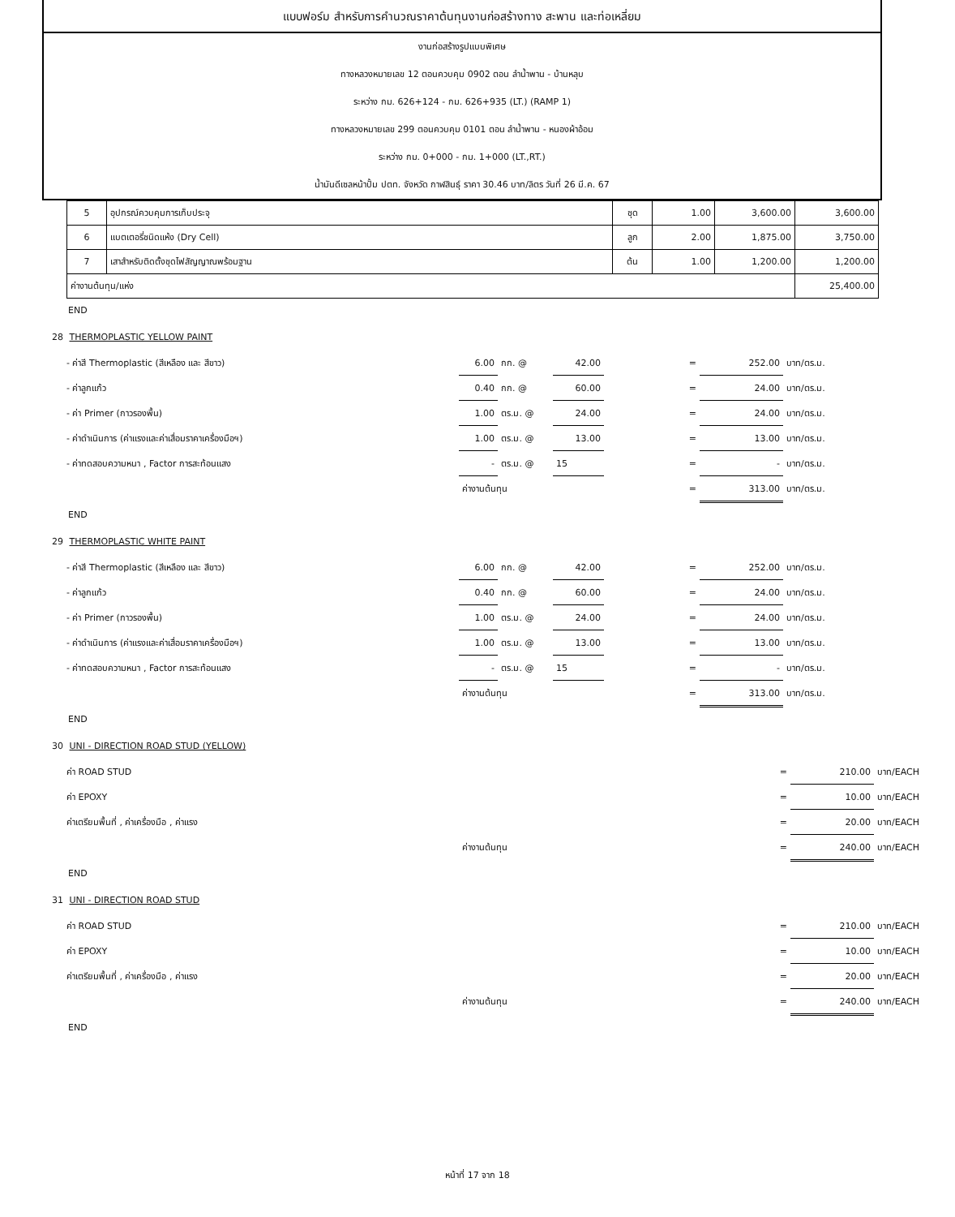แบบฟอร์ม สำหรับการคำนวณราคาต้นทุนงานก่อสร้างทาง สะพาน และท่อเหลี่ยม
งานก่อสร้างรูปแบบพิเศษ
ทางหลวงหมายเลข 12 ตอนควบคุม 0902 ตอน ลำน้ำพาน - บ้านหลุบ
ระหว่าง กม. 626+124 - กม. 626+935 (LT.) (RAMP 1)
ทางหลวงหมายเลข 299 ตอนควบคุม 0101 ตอน ลำน้ำพาน - หนองผ้าอ้อม
ระหว่าง กม. 0+000 - กม. 1+000 (LT.,RT.)
น้ำมันดีเซลหน้าปั้ม ปตท. จังหวัด กาฬสินธุ์ ราคา 30.46 บาท/ลิตร วันที่ 26 มี.ค. 67
| 5 | อุปกรณ์ควบคุมการเก็บประจุ | ชุด | 1.00 | 3,600.00 | 3,600.00 |
| 6 | แบตเตอรี่ชนิดแห้ง (Dry Cell) | ลูก | 2.00 | 1,875.00 | 3,750.00 |
| 7 | เสาสำหรับติดตั้งชุดไฟสัญญาณพร้อมฐาน | ต้น | 1.00 | 1,200.00 | 1,200.00 |
| ค่างานต้นทุน/แห่ง | | | | | 25,400.00 |
END
28 THERMOPLASTIC YELLOW PAINT
| - ค่าสี Thermoplastic (สีเหลือง และ สีขาว) | 6.00 | กก. @ | 42.00 | = | 252.00 | บาท/ตร.ม. |
| - ค่าลูกแก้ว | 0.40 | กก. @ | 60.00 | = | 24.00 | บาท/ตร.ม. |
| - ค่า Primer (กาวรองพื้น) | 1.00 | ตร.ม. @ | 24.00 | = | 24.00 | บาท/ตร.ม. |
| - ค่าดำเนินการ (ค่าแรงและค่าเสื่อมราคาเครื่องมือฯ) | 1.00 | ตร.ม. @ | 13.00 | = | 13.00 | บาท/ตร.ม. |
| - ค่าทดสอบความหนา , Factor การสะท้อนแสง | - | ตร.ม. @ | 15 | = | - | บาท/ตร.ม. |
| | ค่างานต้นทุน | | | = | 313.00 | บาท/ตร.ม. |
END
29 THERMOPLASTIC WHITE PAINT
| - ค่าสี Thermoplastic (สีเหลือง และ สีขาว) | 6.00 | กก. @ | 42.00 | = | 252.00 | บาท/ตร.ม. |
| - ค่าลูกแก้ว | 0.40 | กก. @ | 60.00 | = | 24.00 | บาท/ตร.ม. |
| - ค่า Primer (กาวรองพื้น) | 1.00 | ตร.ม. @ | 24.00 | = | 24.00 | บาท/ตร.ม. |
| - ค่าดำเนินการ (ค่าแรงและค่าเสื่อมราคาเครื่องมือฯ) | 1.00 | ตร.ม. @ | 13.00 | = | 13.00 | บาท/ตร.ม. |
| - ค่าทดสอบความหนา , Factor การสะท้อนแสง | - | ตร.ม. @ | 15 | = | - | บาท/ตร.ม. |
| | ค่างานต้นทุน | | | = | 313.00 | บาท/ตร.ม. |
END
30 UNI - DIRECTION ROAD STUD (YELLOW)
| ค่า ROAD STUD | | = | 210.00 | บาท/EACH |
| ค่า EPOXY | | = | 10.00 | บาท/EACH |
| ค่าเตรียมพื้นที่ , ค่าเครื่องมือ , ค่าแรง | | = | 20.00 | บาท/EACH |
| | ค่างานต้นทุน | = | 240.00 | บาท/EACH |
END
31 UNI - DIRECTION ROAD STUD
| ค่า ROAD STUD | | = | 210.00 | บาท/EACH |
| ค่า EPOXY | | = | 10.00 | บาท/EACH |
| ค่าเตรียมพื้นที่ , ค่าเครื่องมือ , ค่าแรง | | = | 20.00 | บาท/EACH |
| | ค่างานต้นทุน | = | 240.00 | บาท/EACH |
END
หน้าที่ 17 จาก 18